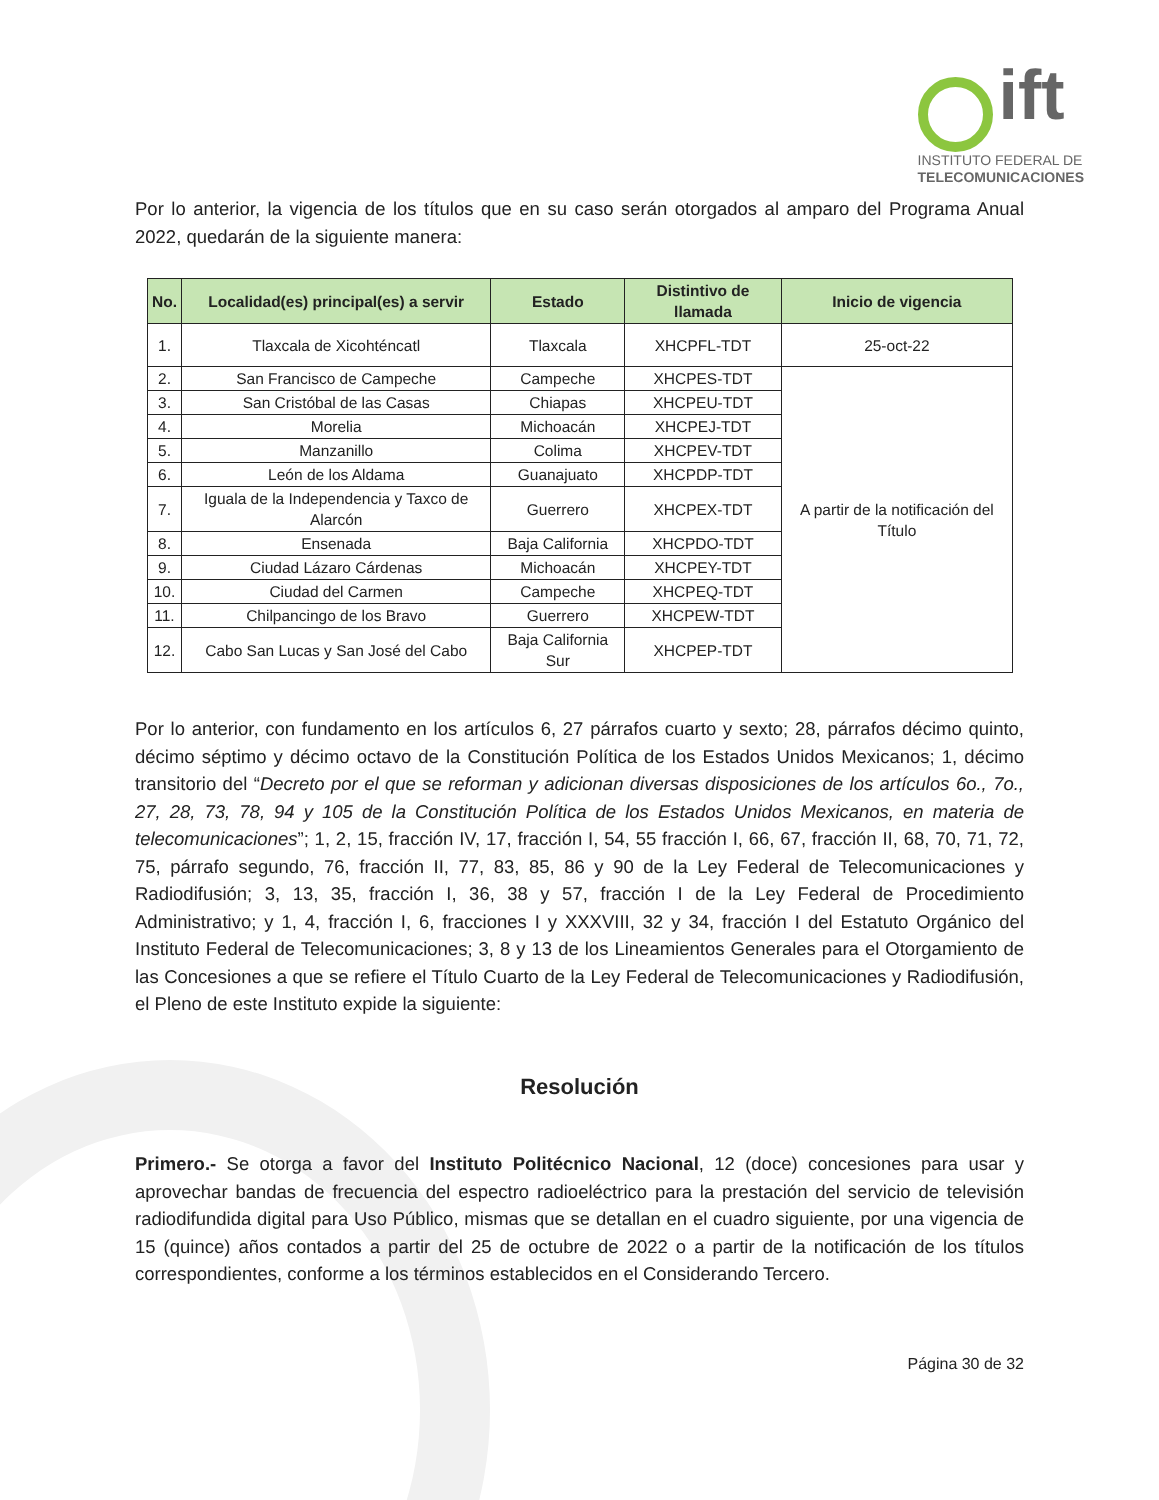ift
INSTITUTO FEDERAL DE
TELECOMUNICACIONES
Por lo anterior, la vigencia de los títulos que en su caso serán otorgados al amparo del Programa Anual 2022, quedarán de la siguiente manera:
| No. | Localidad(es) principal(es) a servir | Estado | Distintivo de llamada | Inicio de vigencia |
| --- | --- | --- | --- | --- |
| 1. | Tlaxcala de Xicohténcatl | Tlaxcala | XHCPFL-TDT | 25-oct-22 |
| 2. | San Francisco de Campeche | Campeche | XHCPES-TDT | A partir de la notificación del Título |
| 3. | San Cristóbal de las Casas | Chiapas | XHCPEU-TDT | |
| 4. | Morelia | Michoacán | XHCPEJ-TDT | |
| 5. | Manzanillo | Colima | XHCPEV-TDT | |
| 6. | León de los Aldama | Guanajuato | XHCPDP-TDT | |
| 7. | Iguala de la Independencia y Taxco de Alarcón | Guerrero | XHCPEX-TDT | |
| 8. | Ensenada | Baja California | XHCPDO-TDT | |
| 9. | Ciudad Lázaro Cárdenas | Michoacán | XHCPEY-TDT | |
| 10. | Ciudad del Carmen | Campeche | XHCPEQ-TDT | |
| 11. | Chilpancingo de los Bravo | Guerrero | XHCPEW-TDT | |
| 12. | Cabo San Lucas y San José del Cabo | Baja California Sur | XHCPEP-TDT | |
Por lo anterior, con fundamento en los artículos 6, 27 párrafos cuarto y sexto; 28, párrafos décimo quinto, décimo séptimo y décimo octavo de la Constitución Política de los Estados Unidos Mexicanos; 1, décimo transitorio del “Decreto por el que se reforman y adicionan diversas disposiciones de los artículos 6o., 7o., 27, 28, 73, 78, 94 y 105 de la Constitución Política de los Estados Unidos Mexicanos, en materia de telecomunicaciones”; 1, 2, 15, fracción IV, 17, fracción I, 54, 55 fracción I, 66, 67, fracción II, 68, 70, 71, 72, 75, párrafo segundo, 76, fracción II, 77, 83, 85, 86 y 90 de la Ley Federal de Telecomunicaciones y Radiodifusión; 3, 13, 35, fracción I, 36, 38 y 57, fracción I de la Ley Federal de Procedimiento Administrativo; y 1, 4, fracción I, 6, fracciones I y XXXVIII, 32 y 34, fracción I del Estatuto Orgánico del Instituto Federal de Telecomunicaciones; 3, 8 y 13 de los Lineamientos Generales para el Otorgamiento de las Concesiones a que se refiere el Título Cuarto de la Ley Federal de Telecomunicaciones y Radiodifusión, el Pleno de este Instituto expide la siguiente:
Resolución
Primero.- Se otorga a favor del Instituto Politécnico Nacional, 12 (doce) concesiones para usar y aprovechar bandas de frecuencia del espectro radioeléctrico para la prestación del servicio de televisión radiodifundida digital para Uso Público, mismas que se detallan en el cuadro siguiente, por una vigencia de 15 (quince) años contados a partir del 25 de octubre de 2022 o a partir de la notificación de los títulos correspondientes, conforme a los términos establecidos en el Considerando Tercero.
Página 30 de 32